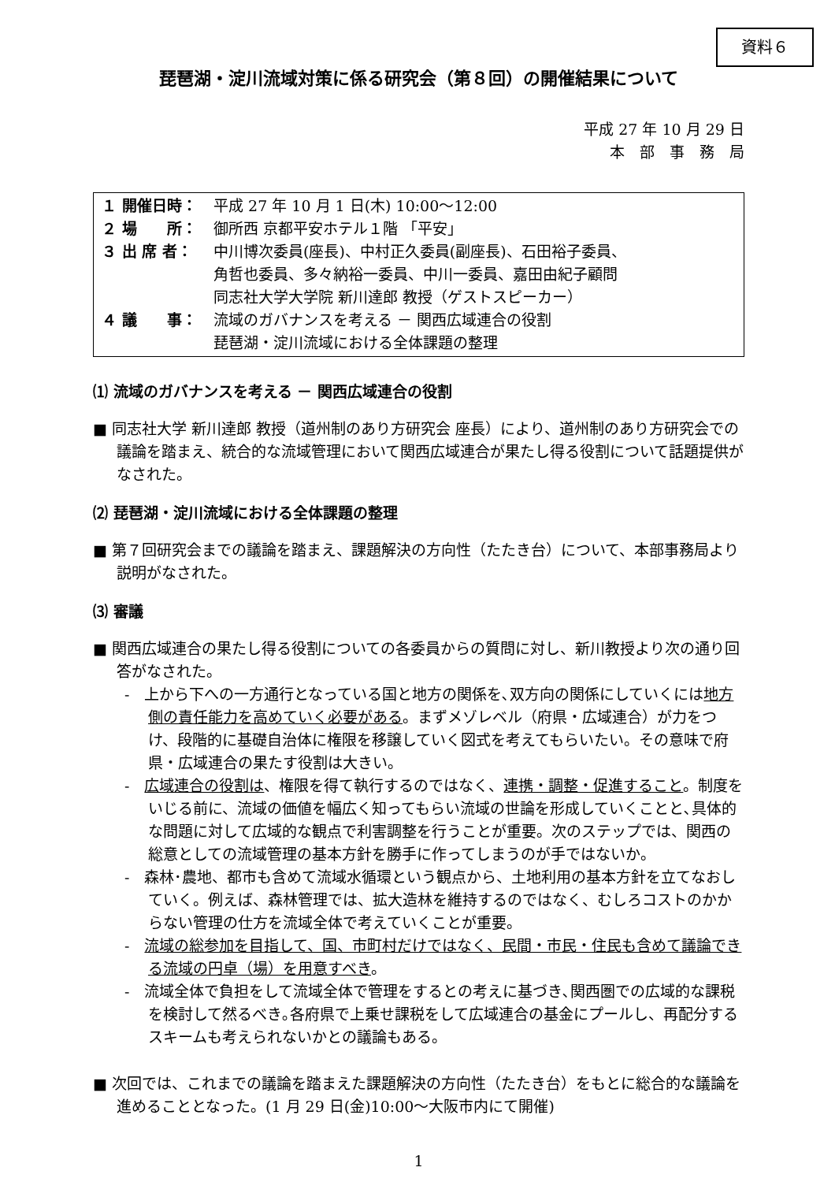資料６
琵琶湖・淀川流域対策に係る研究会（第８回）の開催結果について
平成 27 年 10 月 29 日
本　部　事　務　局
| １ 開催日時： | 平成 27 年 10 月 1 日(木) 10:00～12:00 |
| ２ 場 所： | 御所西 京都平安ホテル１階 「平安」 |
| ３ 出 席 者： | 中川博次委員(座長)、中村正久委員(副座長)、石田裕子委員、 角哲也委員、多々納裕一委員、中川一委員、嘉田由紀子顧問 同志社大学大学院 新川達郎 教授（ゲストスピーカー） |
| ４ 議 事： | 流域のガバナンスを考える － 関西広域連合の役割 琵琶湖・淀川流域における全体課題の整理 |
⑴ 流域のガバナンスを考える － 関西広域連合の役割
■ 同志社大学 新川達郎 教授（道州制のあり方研究会 座長）により、道州制のあり方研究会での議論を踏まえ、統合的な流域管理において関西広域連合が果たし得る役割について話題提供がなされた。
⑵ 琵琶湖・淀川流域における全体課題の整理
■ 第７回研究会までの議論を踏まえ、課題解決の方向性（たたき台）について、本部事務局より説明がなされた。
⑶ 審議
■ 関西広域連合の果たし得る役割についての各委員からの質問に対し、新川教授より次の通り回答がなされた。
-　上から下への一方通行となっている国と地方の関係を､双方向の関係にしていくには地方側の責任能力を高めていく必要がある。まずメゾレベル（府県・広域連合）が力をつけ、段階的に基礎自治体に権限を移譲していく図式を考えてもらいたい。その意味で府県・広域連合の果たす役割は大きい。
-　広域連合の役割は、権限を得て執行するのではなく、連携・調整・促進すること。制度をいじる前に、流域の価値を幅広く知ってもらい流域の世論を形成していくことと､具体的な問題に対して広域的な観点で利害調整を行うことが重要。次のステップでは、関西の総意としての流域管理の基本方針を勝手に作ってしまうのが手ではないか。
-　森林･農地、都市も含めて流域水循環という観点から、土地利用の基本方針を立てなおしていく。例えば、森林管理では、拡大造林を維持するのではなく、むしろコストのかからない管理の仕方を流域全体で考えていくことが重要。
-　流域の総参加を目指して、国、市町村だけではなく、民間・市民・住民も含めて議論できる流域の円卓（場）を用意すべき。
-　流域全体で負担をして流域全体で管理をするとの考えに基づき､関西圏での広域的な課税を検討して然るべき｡各府県で上乗せ課税をして広域連合の基金にプールし、再配分するスキームも考えられないかとの議論もある。
■ 次回では、これまでの議論を踏まえた課題解決の方向性（たたき台）をもとに総合的な議論を進めることとなった。(1 月 29 日(金)10:00～大阪市内にて開催)
1